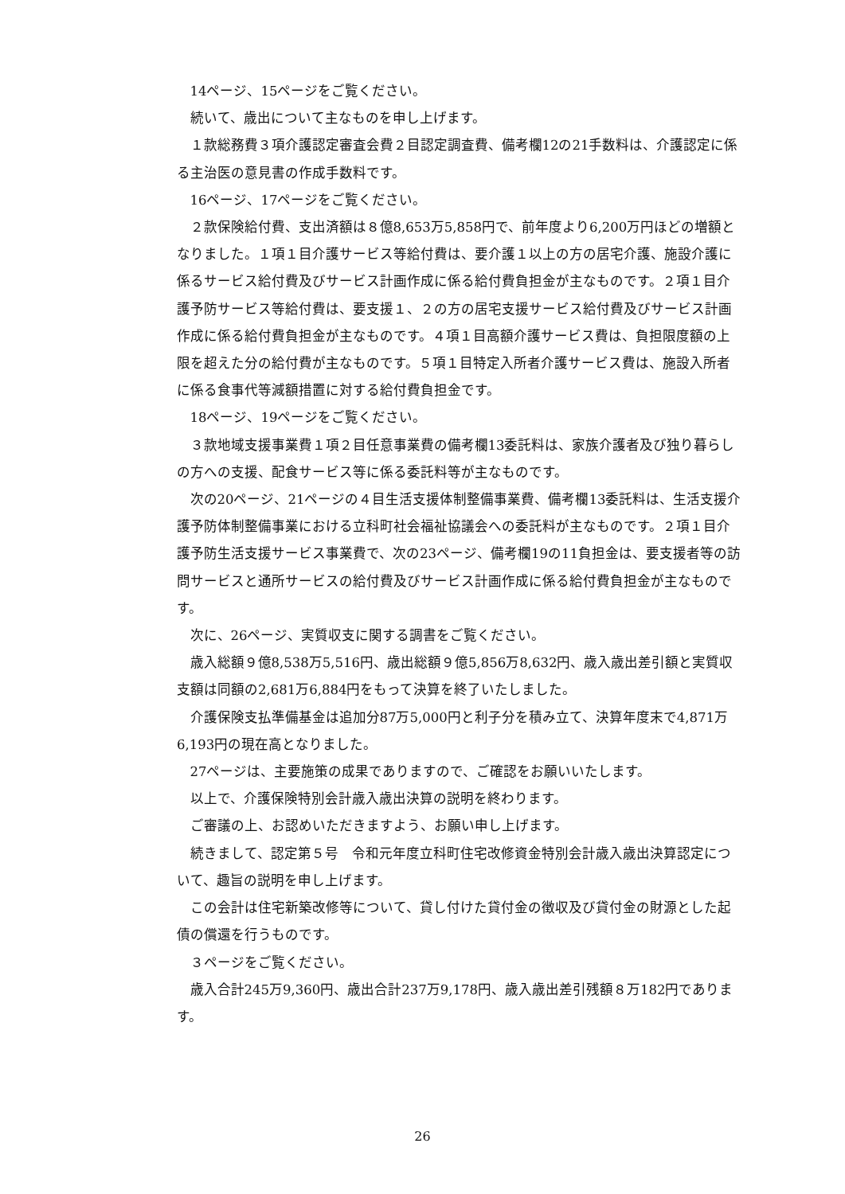14ページ、15ページをご覧ください。
続いて、歳出について主なものを申し上げます。
１款総務費３項介護認定審査会費２目認定調査費、備考欄12の21手数料は、介護認定に係る主治医の意見書の作成手数料です。
16ページ、17ページをご覧ください。
２款保険給付費、支出済額は８億8,653万5,858円で、前年度より6,200万円ほどの増額となりました。１項１目介護サービス等給付費は、要介護１以上の方の居宅介護、施設介護に係るサービス給付費及びサービス計画作成に係る給付費負担金が主なものです。２項１目介護予防サービス等給付費は、要支援１、２の方の居宅支援サービス給付費及びサービス計画作成に係る給付費負担金が主なものです。４項１目高額介護サービス費は、負担限度額の上限を超えた分の給付費が主なものです。５項１目特定入所者介護サービス費は、施設入所者に係る食事代等減額措置に対する給付費負担金です。
18ページ、19ページをご覧ください。
３款地域支援事業費１項２目任意事業費の備考欄13委託料は、家族介護者及び独り暮らしの方への支援、配食サービス等に係る委託料等が主なものです。
次の20ページ、21ページの４目生活支援体制整備事業費、備考欄13委託料は、生活支援介護予防体制整備事業における立科町社会福祉協議会への委託料が主なものです。２項１目介護予防生活支援サービス事業費で、次の23ページ、備考欄19の11負担金は、要支援者等の訪問サービスと通所サービスの給付費及びサービス計画作成に係る給付費負担金が主なものです。
次に、26ページ、実質収支に関する調書をご覧ください。
歳入総額９億8,538万5,516円、歳出総額９億5,856万8,632円、歳入歳出差引額と実質収支額は同額の2,681万6,884円をもって決算を終了いたしました。
介護保険支払準備基金は追加分87万5,000円と利子分を積み立て、決算年度末で4,871万6,193円の現在高となりました。
27ページは、主要施策の成果でありますので、ご確認をお願いいたします。
以上で、介護保険特別会計歳入歳出決算の説明を終わります。
ご審議の上、お認めいただきますよう、お願い申し上げます。
続きまして、認定第５号　令和元年度立科町住宅改修資金特別会計歳入歳出決算認定について、趣旨の説明を申し上げます。
この会計は住宅新築改修等について、貸し付けた貸付金の徴収及び貸付金の財源とした起債の償還を行うものです。
３ページをご覧ください。
歳入合計245万9,360円、歳出合計237万9,178円、歳入歳出差引残額８万182円であります。
26